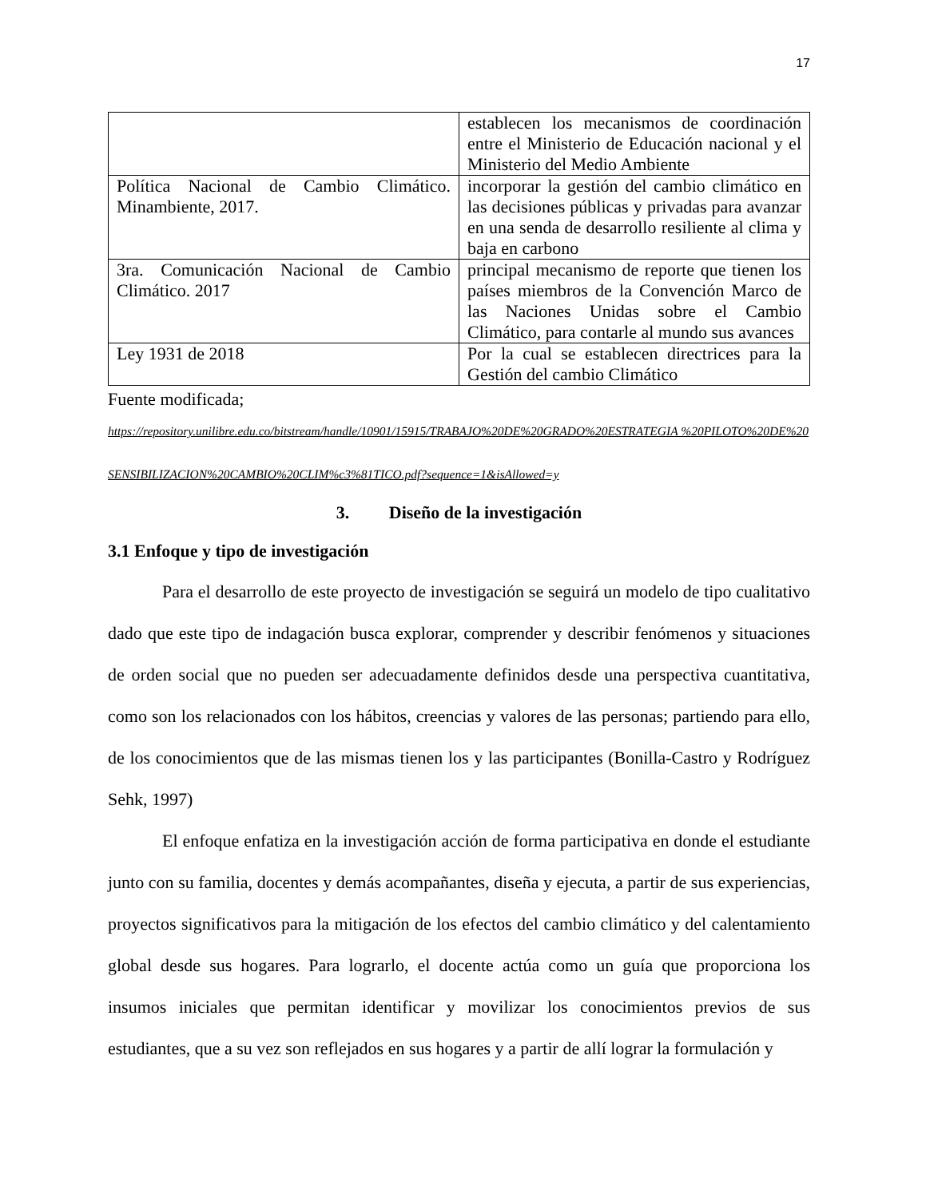17
| | establecen los mecanismos de coordinación entre el Ministerio de Educación nacional y el Ministerio del Medio Ambiente |
| Política Nacional de Cambio Climático. Minambiente, 2017. | incorporar la gestión del cambio climático en las decisiones públicas y privadas para avanzar en una senda de desarrollo resiliente al clima y baja en carbono |
| 3ra. Comunicación Nacional de Cambio Climático. 2017 | principal mecanismo de reporte que tienen los países miembros de la Convención Marco de las Naciones Unidas sobre el Cambio Climático, para contarle al mundo sus avances |
| Ley 1931 de 2018 | Por la cual se establecen directrices para la Gestión del cambio Climático |
Fuente modificada;
https://repository.unilibre.edu.co/bitstream/handle/10901/15915/TRABAJO%20DE%20GRADO%20ESTRATEGIA %20PILOTO%20DE%20SENSIBILIZACION%20CAMBIO%20CLIM%c3%81TICO.pdf?sequence=1&isAllowed=y
3. Diseño de la investigación
3.1 Enfoque y tipo de investigación
Para el desarrollo de este proyecto de investigación se seguirá un modelo de tipo cualitativo dado que este tipo de indagación busca explorar, comprender y describir fenómenos y situaciones de orden social que no pueden ser adecuadamente definidos desde una perspectiva cuantitativa, como son los relacionados con los hábitos, creencias y valores de las personas; partiendo para ello, de los conocimientos que de las mismas tienen los y las participantes (Bonilla-Castro y Rodríguez Sehk, 1997)
El enfoque enfatiza en la investigación acción de forma participativa en donde el estudiante junto con su familia, docentes y demás acompañantes, diseña y ejecuta, a partir de sus experiencias, proyectos significativos para la mitigación de los efectos del cambio climático y del calentamiento global desde sus hogares. Para lograrlo, el docente actúa como un guía que proporciona los insumos iniciales que permitan identificar y movilizar los conocimientos previos de sus estudiantes, que a su vez son reflejados en sus hogares y a partir de allí lograr la formulación y